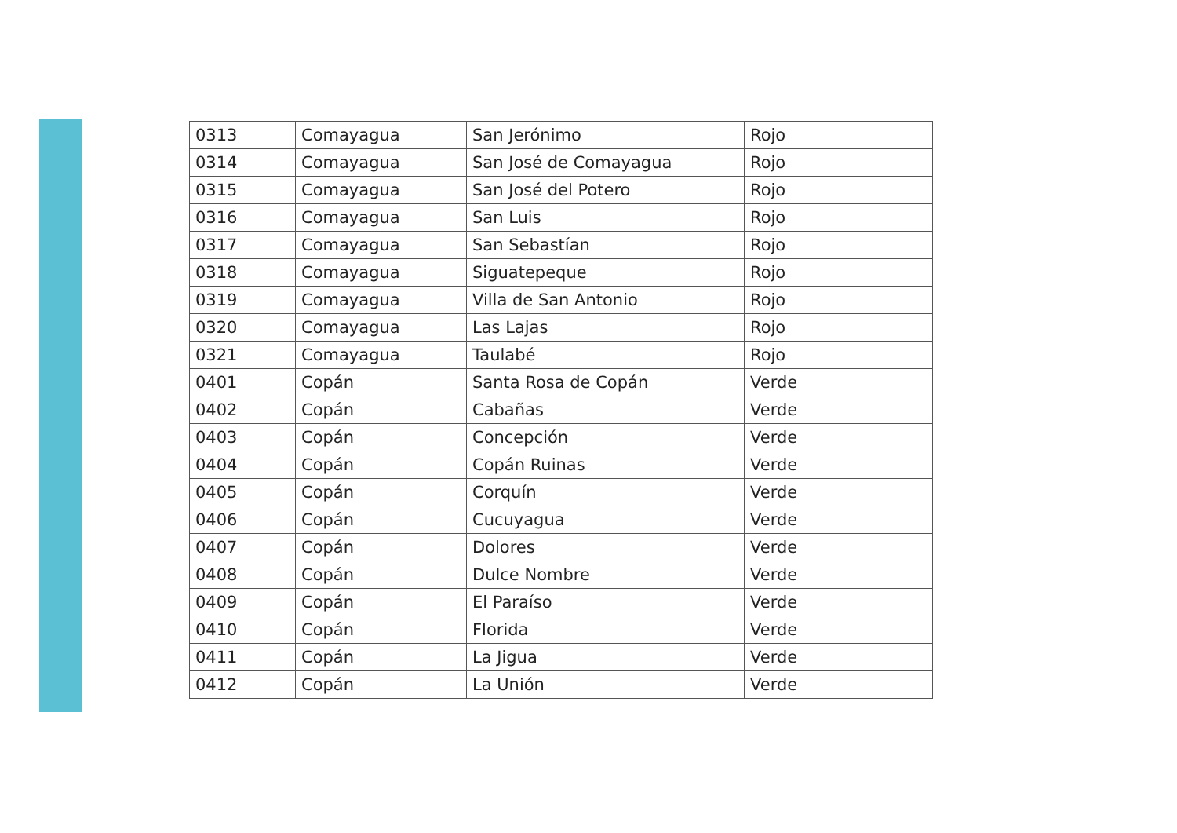| 0313 | Comayagua | San Jerónimo | Rojo |
| 0314 | Comayagua | San José de Comayagua | Rojo |
| 0315 | Comayagua | San José del Potero | Rojo |
| 0316 | Comayagua | San Luis | Rojo |
| 0317 | Comayagua | San Sebastían | Rojo |
| 0318 | Comayagua | Siguatepeque | Rojo |
| 0319 | Comayagua | Villa de San Antonio | Rojo |
| 0320 | Comayagua | Las Lajas | Rojo |
| 0321 | Comayagua | Taulabé | Rojo |
| 0401 | Copán | Santa Rosa de Copán | Verde |
| 0402 | Copán | Cabañas | Verde |
| 0403 | Copán | Concepción | Verde |
| 0404 | Copán | Copán Ruinas | Verde |
| 0405 | Copán | Corquín | Verde |
| 0406 | Copán | Cucuyagua | Verde |
| 0407 | Copán | Dolores | Verde |
| 0408 | Copán | Dulce Nombre | Verde |
| 0409 | Copán | El Paraíso | Verde |
| 0410 | Copán | Florida | Verde |
| 0411 | Copán | La Jigua | Verde |
| 0412 | Copán | La Unión | Verde |